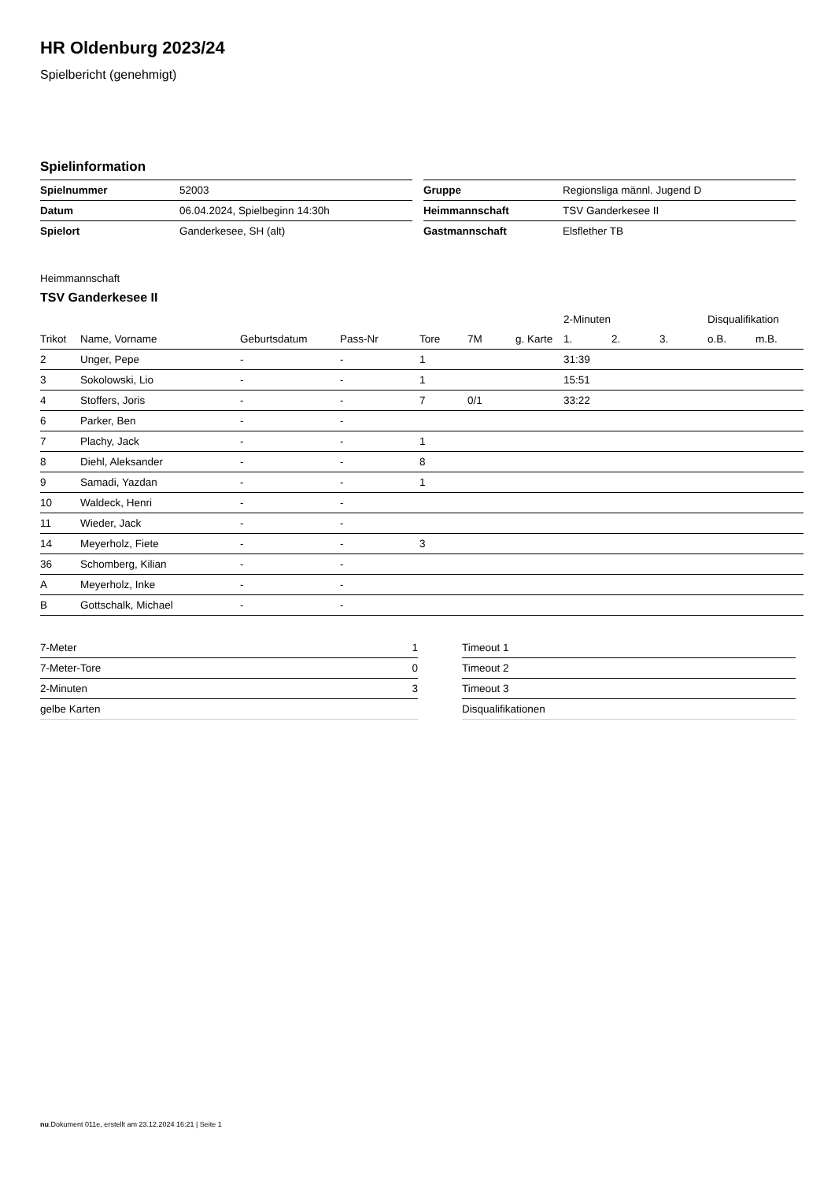HR Oldenburg 2023/24
Spielbericht (genehmigt)
Spielinformation
| Spielnummer | 52003 |
| Datum | 06.04.2024, Spielbeginn 14:30h |
| Spielort | Ganderkesee, SH (alt) |
| Gruppe | Regionsliga männl. Jugend D |
| Heimmannschaft | TSV Ganderkesee II |
| Gastmannschaft | Elsflether TB |
Heimmannschaft
TSV Ganderkesee II
| | | | | | | | 2-Minuten | | | Disqualifikation | |
| --- | --- | --- | --- | --- | --- | --- | --- | --- | --- | --- | --- |
| Trikot | Name, Vorname | Geburtsdatum | Pass-Nr | Tore | 7M | g. Karte | 1. | 2. | 3. | o.B. | m.B. |
| 2 | Unger, Pepe | - | - | 1 | | | 31:39 | | | | |
| 3 | Sokolowski, Lio | - | - | 1 | | | 15:51 | | | | |
| 4 | Stoffers, Joris | - | - | 7 | 0/1 | | 33:22 | | | | |
| 6 | Parker, Ben | - | - | | | | | | | | |
| 7 | Plachy, Jack | - | - | 1 | | | | | | | |
| 8 | Diehl, Aleksander | - | - | 8 | | | | | | | |
| 9 | Samadi, Yazdan | - | - | 1 | | | | | | | |
| 10 | Waldeck, Henri | - | - | | | | | | | | |
| 11 | Wieder, Jack | - | - | | | | | | | | |
| 14 | Meyerholz, Fiete | - | - | 3 | | | | | | | |
| 36 | Schomberg, Kilian | - | - | | | | | | | | |
| A | Meyerholz, Inke | - | - | | | | | | | | |
| B | Gottschalk, Michael | - | - | | | | | | | | |
| 7-Meter | 1 |
| 7-Meter-Tore | 0 |
| 2-Minuten | 3 |
| gelbe Karten | |
| Timeout 1 |
| Timeout 2 |
| Timeout 3 |
| Disqualifikationen |
nu.Dokument 011e, erstellt am 23.12.2024 16:21 | Seite 1